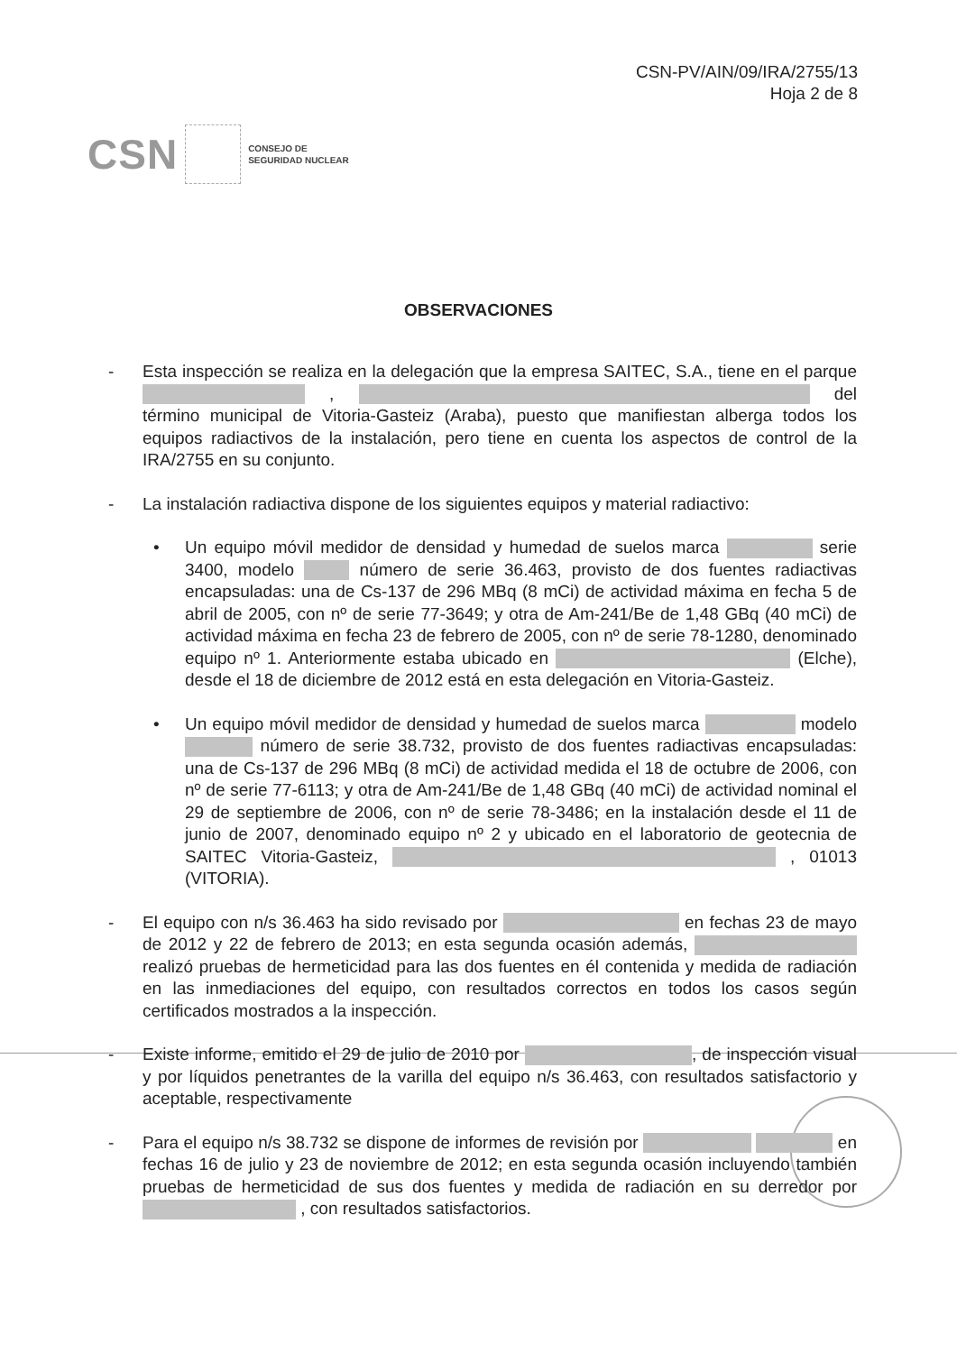CSN-PV/AIN/09/IRA/2755/13
Hoja 2 de 8
CSN CONSEJO DE
SEGURIDAD NUCLEAR
OBSERVACIONES
- Esta inspección se realiza en la delegación que la empresa SAITEC, S.A., tiene en el parque , del término municipal de Vitoria-Gasteiz (Araba), puesto que manifiestan alberga todos los equipos radiactivos de la instalación, pero tiene en cuenta los aspectos de control de la IRA/2755 en su conjunto.
- La instalación radiactiva dispone de los siguientes equipos y material radiactivo:
• Un equipo móvil medidor de densidad y humedad de suelos marca serie 3400, modelo número de serie 36.463, provisto de dos fuentes radiactivas encapsuladas: una de Cs-137 de 296 MBq (8 mCi) de actividad máxima en fecha 5 de abril de 2005, con nº de serie 77-3649; y otra de Am-241/Be de 1,48 GBq (40 mCi) de actividad máxima en fecha 23 de febrero de 2005, con nº de serie 78-1280, denominado equipo nº 1. Anteriormente estaba ubicado en (Elche), desde el 18 de diciembre de 2012 está en esta delegación en Vitoria-Gasteiz.
• Un equipo móvil medidor de densidad y humedad de suelos marca modelo número de serie 38.732, provisto de dos fuentes radiactivas encapsuladas: una de Cs-137 de 296 MBq (8 mCi) de actividad medida el 18 de octubre de 2006, con nº de serie 77-6113; y otra de Am-241/Be de 1,48 GBq (40 mCi) de actividad nominal el 29 de septiembre de 2006, con nº de serie 78-3486; en la instalación desde el 11 de junio de 2007, denominado equipo nº 2 y ubicado en el laboratorio de geotecnia de SAITEC Vitoria-Gasteiz, , 01013 (VITORIA).
- El equipo con n/s 36.463 ha sido revisado por en fechas 23 de mayo de 2012 y 22 de febrero de 2013; en esta segunda ocasión además, realizó pruebas de hermeticidad para las dos fuentes en él contenida y medida de radiación en las inmediaciones del equipo, con resultados correctos en todos los casos según certificados mostrados a la inspección.
- Existe informe, emitido el 29 de julio de 2010 por , de inspección visual y por líquidos penetrantes de la varilla del equipo n/s 36.463, con resultados satisfactorio y aceptable, respectivamente
- Para el equipo n/s 38.732 se dispone de informes de revisión por en fechas 16 de julio y 23 de noviembre de 2012; en esta segunda ocasión incluyendo también pruebas de hermeticidad de sus dos fuentes y medida de radiación en su derredor por , con resultados satisfactorios.